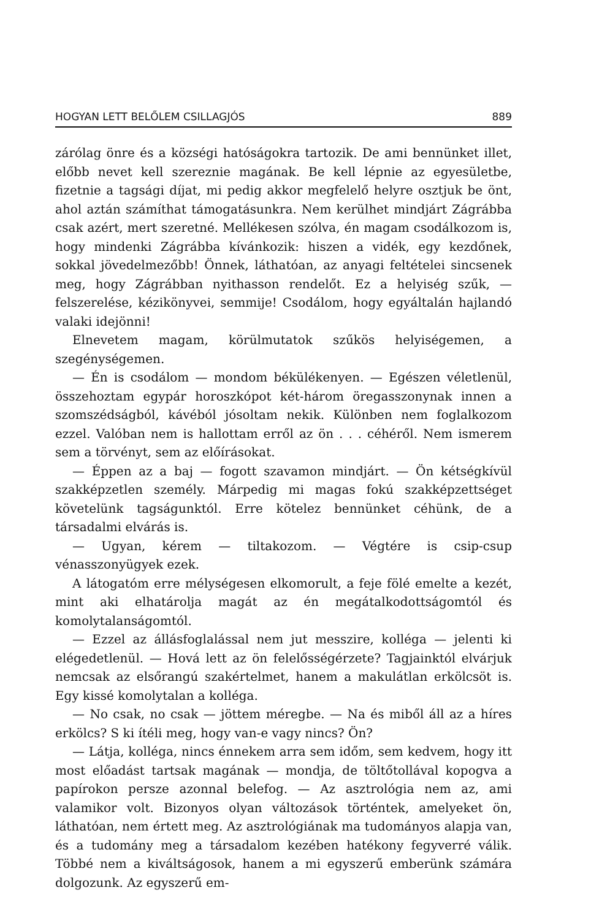HOGYAN LETT BELŐLEM CSILLAGJÓS 889
zárólag önre és a községi hatóságokra tartozik. De ami bennünket illet, előbb nevet kell szereznie magának. Be kell lépnie az egyesületbe, fizetnie a tagsági díjat, mi pedig akkor megfelelő helyre osztjuk be önt, ahol aztán számíthat támogatásunkra. Nem kerülhet mindjárt Zágrábba csak azért, mert szeretné. Mellékesen szólva, én magam csodálkozom is, hogy mindenki Zágrábba kívánkozik: hiszen a vidék, egy kezdőnek, sokkal jövedelmezőbb! Önnek, láthatóan, az anyagi feltételei sincsenek meg, hogy Zágrábban nyithasson rendelőt. Ez a helyiség szűk, — felszerelése, kézikönyvei, semmije! Csodálom, hogy egyáltalán hajlandó valaki idejönni!
Elnevetem magam, körülmutatok szűkös helyiségemen, a szegénységemen.
— Én is csodálom — mondom békülékenyen. — Egészen véletlenül, összehoztam egypár horoszkópot két-három öregasszonynak innen a szomszédságból, kávéból jósoltam nekik. Különben nem foglalkozom ezzel. Valóban nem is hallottam erről az ön . . . céhéről. Nem ismerem sem a törvényt, sem az előírásokat.
— Éppen az a baj — fogott szavamon mindjárt. — Ön kétségkívül szakképzetlen személy. Márpedig mi magas fokú szakképzettséget követelünk tagságunktól. Erre kötelez bennünket céhünk, de a társadalmi elvárás is.
— Ugyan, kérem — tiltakozom. — Végtére is csip-csup vénasszonyügyek ezek.
A látogatóm erre mélységesen elkomorult, a feje fölé emelte a kezét, mint aki elhatárolja magát az én megátalkodottságomtól és komolytalanságomtól.
— Ezzel az állásfoglalással nem jut messzire, kolléga — jelenti ki elégedetlenül. — Hová lett az ön felelősségérzete? Tagjainktól elvárjuk nemcsak az elsőrangú szakértelmet, hanem a makulátlan erkölcsöt is. Egy kissé komolytalan a kolléga.
— No csak, no csak — jöttem méregbe. — Na és miből áll az a híres erkölcs? S ki ítéli meg, hogy van-e vagy nincs? Ön?
— Látja, kolléga, nincs énnekem arra sem időm, sem kedvem, hogy itt most előadást tartsak magának — mondja, de töltőtollával kopogva a papírokon persze azonnal belefog. — Az asztrológia nem az, ami valamikor volt. Bizonyos olyan változások történtek, amelyeket ön, láthatóan, nem értett meg. Az asztrológiának ma tudományos alapja van, és a tudomány meg a társadalom kezében hatékony fegyverré válik. Többé nem a kiváltságosok, hanem a mi egyszerű emberünk számára dolgozunk. Az egyszerű em-